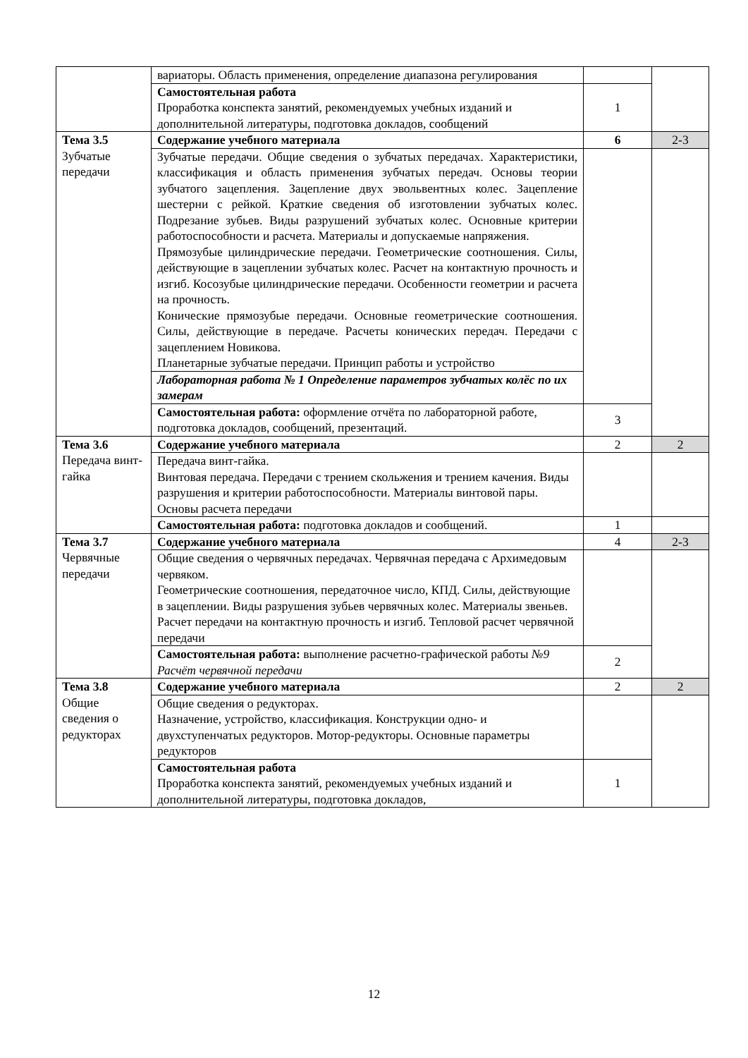| | вариаторы. Область применения, определение диапазона регулирования | | |
| | Самостоятельная работа Проработка конспекта занятий, рекомендуемых учебных изданий и дополнительной литературы, подготовка докладов, сообщений | 1 | |
| Тема 3.5 Зубчатые передачи | Содержание учебного материала | 6 | 2-3 |
| | Зубчатые передачи. Общие сведения о зубчатых передачах. Характеристики, классификация и область применения зубчатых передач. Основы теории зубчатого зацепления. Зацепление двух эвольвентных колес. Зацепление шестерни с рейкой. Краткие сведения об изготовлении зубчатых колес. Подрезание зубьев. Виды разрушений зубчатых колес. Основные критерии работоспособности и расчета. Материалы и допускаемые напряжения. Прямозубые цилиндрические передачи. Геометрические соотношения. Силы, действующие в зацеплении зубчатых колес. Расчет на контактную прочность и изгиб. Косозубые цилиндрические передачи. Особенности геометрии и расчета на прочность. Конические прямозубые передачи. Основные геометрические соотношения. Силы, действующие в передаче. Расчеты конических передач. Передачи с зацеплением Новикова. Планетарные зубчатые передачи. Принцип работы и устройство | | |
| | Лабораторная работа № 1 Определение параметров зубчатых колёс по их замерам | | |
| | Самостоятельная работа: оформление отчёта по лабораторной работе, подготовка докладов, сообщений, презентаций. | 3 | |
| Тема 3.6 Передача винт- гайка | Содержание учебного материала | 2 | 2 |
| | Передача винт-гайка. Винтовая передача. Передачи с трением скольжения и трением качения. Виды разрушения и критерии работоспособности. Материалы винтовой пары. Основы расчета передачи | | |
| | Самостоятельная работа: подготовка докладов и сообщений. | 1 | |
| Тема 3.7 Червячные передачи | Содержание учебного материала | 4 | 2-3 |
| | Общие сведения о червячных передачах. Червячная передача с Архимедовым червяком. Геометрические соотношения, передаточное число, КПД. Силы, действующие в зацеплении. Виды разрушения зубьев червячных колес. Материалы звеньев. Расчет передачи на контактную прочность и изгиб. Тепловой расчет червячной передачи | | |
| | Самостоятельная работа: выполнение расчетно-графической работы №9 Расчёт червячной передачи | 2 | |
| Тема 3.8 Общие сведения о редукторах | Содержание учебного материала | 2 | 2 |
| | Общие сведения о редукторах. Назначение, устройство, классификация. Конструкции одно- и двухступенчатых редукторов. Мотор-редукторы. Основные параметры редукторов | | |
| | Самостоятельная работа Проработка конспекта занятий, рекомендуемых учебных изданий и дополнительной литературы, подготовка докладов, | 1 | |
12